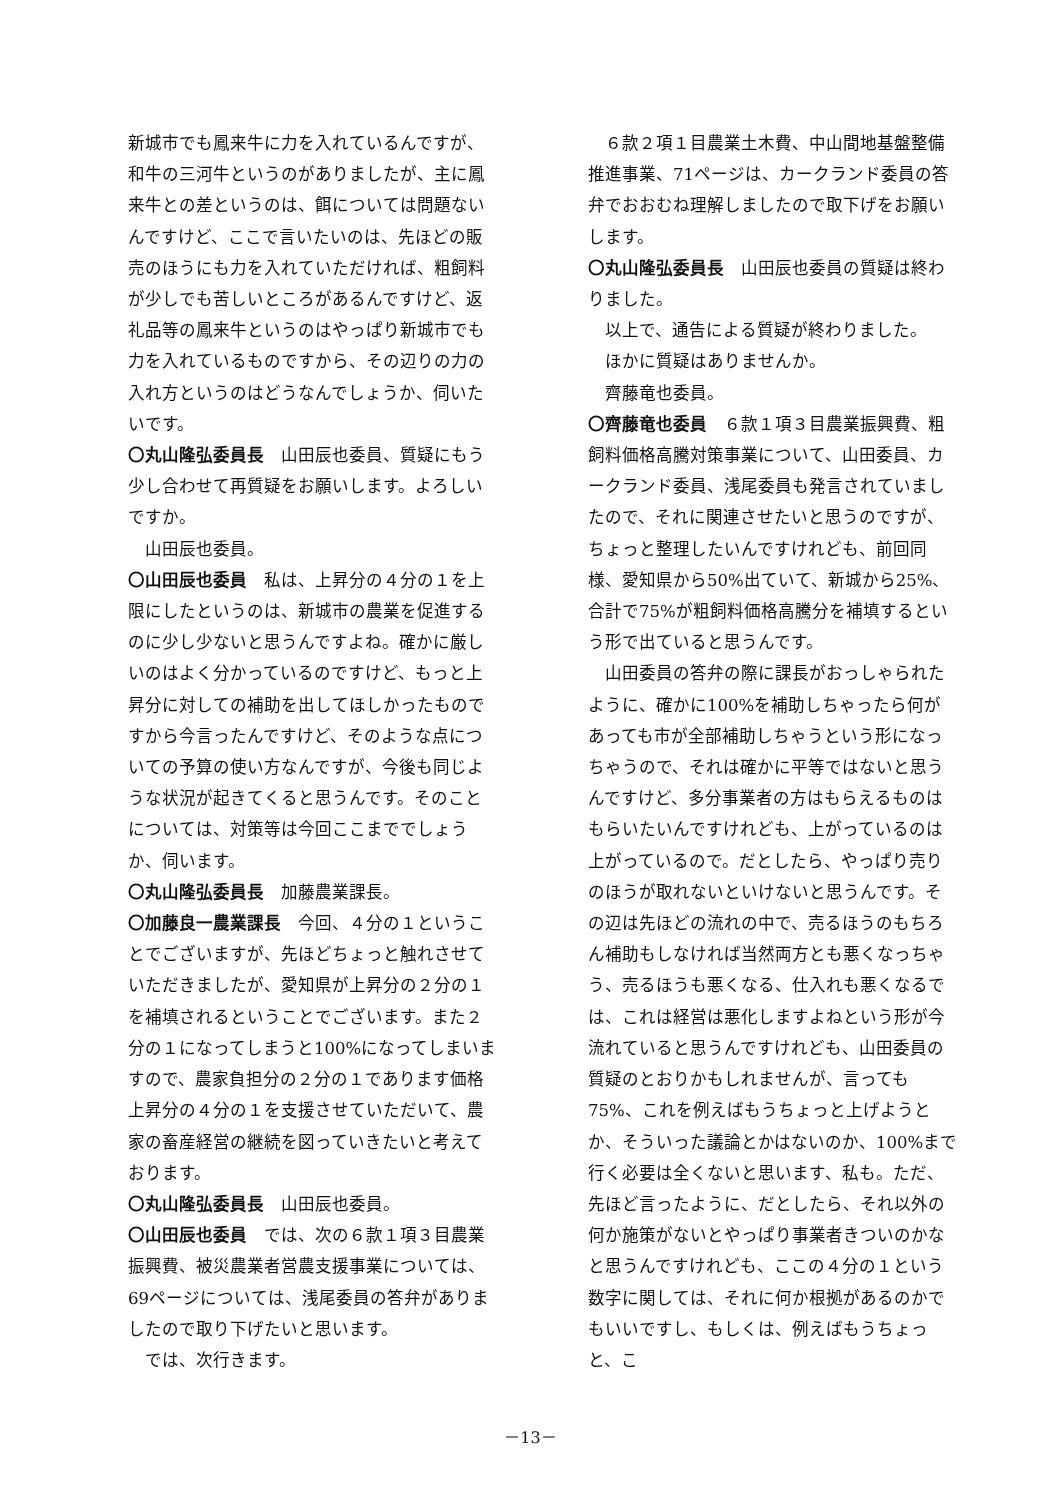新城市でも鳳来牛に力を入れているんですが、和牛の三河牛というのがありましたが、主に鳳来牛との差というのは、餌については問題ないんですけど、ここで言いたいのは、先ほどの販売のほうにも力を入れていただければ、粗飼料が少しでも苦しいところがあるんですけど、返礼品等の鳳来牛というのはやっぱり新城市でも力を入れているものですから、その辺りの力の入れ方というのはどうなんでしょうか、伺いたいです。
〇丸山隆弘委員長　山田辰也委員、質疑にもう少し合わせて再質疑をお願いします。よろしいですか。
山田辰也委員。
〇山田辰也委員　私は、上昇分の４分の１を上限にしたというのは、新城市の農業を促進するのに少し少ないと思うんですよね。確かに厳しいのはよく分かっているのですけど、もっと上昇分に対しての補助を出してほしかったものですから今言ったんですけど、そのような点についての予算の使い方なんですが、今後も同じような状況が起きてくると思うんです。そのことについては、対策等は今回ここまででしょうか、伺います。
〇丸山隆弘委員長　加藤農業課長。
〇加藤良一農業課長　今回、４分の１ということでございますが、先ほどちょっと触れさせていただきましたが、愛知県が上昇分の２分の１を補填されるということでございます。また２分の１になってしまうと100%になってしまいますので、農家負担分の２分の１であります価格上昇分の４分の１を支援させていただいて、農家の畜産経営の継続を図っていきたいと考えております。
〇丸山隆弘委員長　山田辰也委員。
〇山田辰也委員　では、次の６款１項３目農業振興費、被災農業者営農支援事業については、69ページについては、浅尾委員の答弁がありましたので取り下げたいと思います。
では、次行きます。
６款２項１目農業土木費、中山間地基盤整備推進事業、71ページは、カークランド委員の答弁でおおむね理解しましたので取下げをお願いします。
〇丸山隆弘委員長　山田辰也委員の質疑は終わりました。
以上で、通告による質疑が終わりました。
ほかに質疑はありませんか。
齊藤竜也委員。
〇齊藤竜也委員　６款１項３目農業振興費、粗飼料価格高騰対策事業について、山田委員、カークランド委員、浅尾委員も発言されていましたので、それに関連させたいと思うのですが、ちょっと整理したいんですけれども、前回同様、愛知県から50%出ていて、新城から25%、合計で75%が粗飼料価格高騰分を補填するという形で出ていると思うんです。
山田委員の答弁の際に課長がおっしゃられたように、確かに100%を補助しちゃったら何があっても市が全部補助しちゃうという形になっちゃうので、それは確かに平等ではないと思うんですけど、多分事業者の方はもらえるものはもらいたいんですけれども、上がっているのは上がっているので。だとしたら、やっぱり売りのほうが取れないといけないと思うんです。その辺は先ほどの流れの中で、売るほうのもちろん補助もしなければ当然両方とも悪くなっちゃう、売るほうも悪くなる、仕入れも悪くなるでは、これは経営は悪化しますよねという形が今流れていると思うんですけれども、山田委員の質疑のとおりかもしれませんが、言っても75%、これを例えばもうちょっと上げようとか、そういった議論とかはないのか、100%まで行く必要は全くないと思います、私も。ただ、先ほど言ったように、だとしたら、それ以外の何か施策がないとやっぱり事業者きついのかなと思うんですけれども、ここの４分の１という数字に関しては、それに何か根拠があるのかでもいいですし、もしくは、例えばもうちょっと、こ
－13－